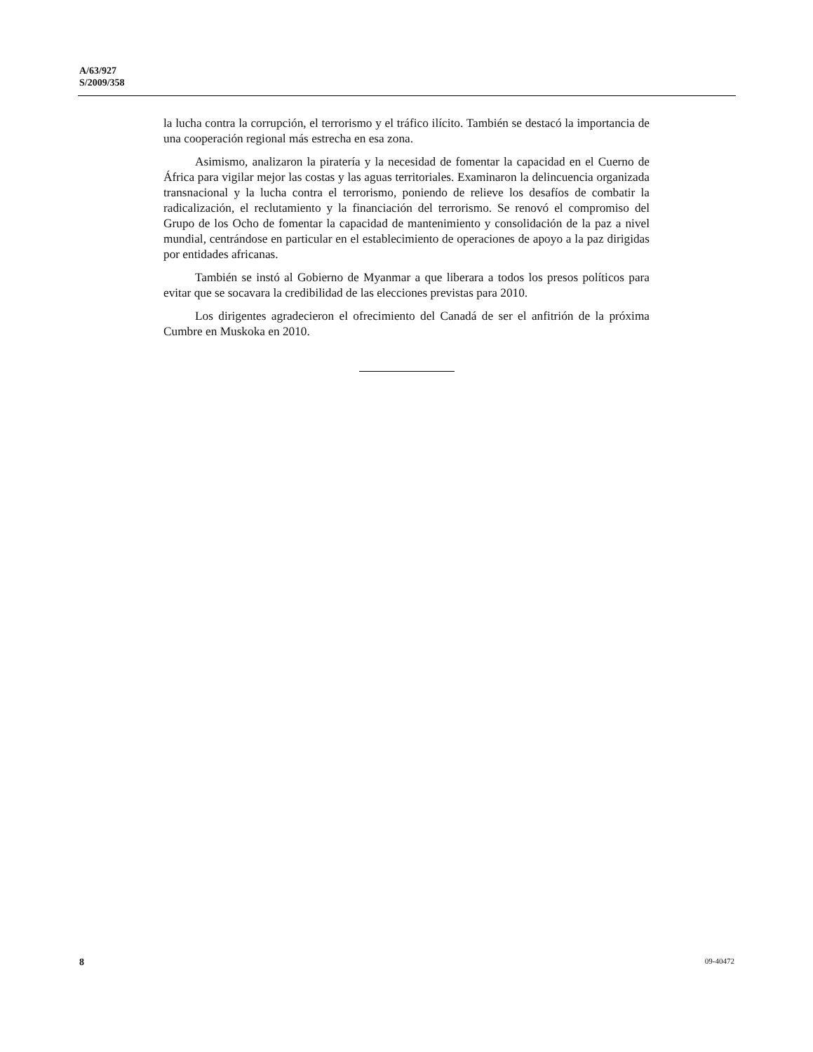A/63/927
S/2009/358
la lucha contra la corrupción, el terrorismo y el tráfico ilícito. También se destacó la importancia de una cooperación regional más estrecha en esa zona.
Asimismo, analizaron la piratería y la necesidad de fomentar la capacidad en el Cuerno de África para vigilar mejor las costas y las aguas territoriales. Examinaron la delincuencia organizada transnacional y la lucha contra el terrorismo, poniendo de relieve los desafíos de combatir la radicalización, el reclutamiento y la financiación del terrorismo. Se renovó el compromiso del Grupo de los Ocho de fomentar la capacidad de mantenimiento y consolidación de la paz a nivel mundial, centrándose en particular en el establecimiento de operaciones de apoyo a la paz dirigidas por entidades africanas.
También se instó al Gobierno de Myanmar a que liberara a todos los presos políticos para evitar que se socavara la credibilidad de las elecciones previstas para 2010.
Los dirigentes agradecieron el ofrecimiento del Canadá de ser el anfitrión de la próxima Cumbre en Muskoka en 2010.
8 09-40472